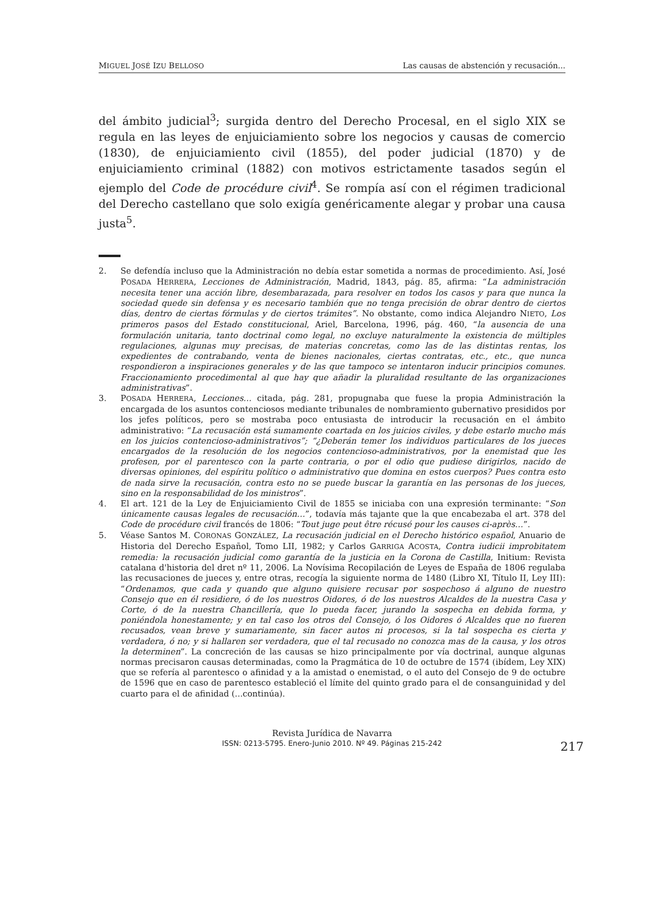MIGUEL JOSÉ IZU BELLOSO Las causas de abstención y recusación...
del ámbito judicial<sup>3</sup>; surgida dentro del Derecho Procesal, en el siglo XIX se regula en las leyes de enjuiciamiento sobre los negocios y causas de comercio (1830), de enjuiciamiento civil (1855), del poder judicial (1870) y de enjuiciamiento criminal (1882) con motivos estrictamente tasados según el ejemplo del Code de procédure civil<sup>4</sup>. Se rompía así con el régimen tradicional del Derecho castellano que solo exigía genéricamente alegar y probar una causa justa<sup>5</sup>.
2. Se defendía incluso que la Administración no debía estar sometida a normas de procedimiento. Así, José POSADA HERRERA, Lecciones de Administración, Madrid, 1843, pág. 85, afirma: “La administración necesita tener una acción libre, desembarazada, para resolver en todos los casos y para que nunca la sociedad quede sin defensa y es necesario también que no tenga precisión de obrar dentro de ciertos días, dentro de ciertas fórmulas y de ciertos trámites”. No obstante, como indica Alejandro NIETO, Los primeros pasos del Estado constitucional, Ariel, Barcelona, 1996, pág. 460, “la ausencia de una formulación unitaria, tanto doctrinal como legal, no excluye naturalmente la existencia de múltiples regulaciones, algunas muy precisas, de materias concretas, como las de las distintas rentas, los expedientes de contrabando, venta de bienes nacionales, ciertas contratas, etc., etc., que nunca respondieron a inspiraciones generales y de las que tampoco se intentaron inducir principios comunes. Fraccionamiento procedimental al que hay que añadir la pluralidad resultante de las organizaciones administrativas”.
3. POSADA HERRERA, Lecciones… citada, pág. 281, propugnaba que fuese la propia Administración la encargada de los asuntos contenciosos mediante tribunales de nombramiento gubernativo presididos por los jefes políticos, pero se mostraba poco entusiasta de introducir la recusación en el ámbito administrativo: “La recusación está sumamente coartada en los juicios civiles, y debe estarlo mucho más en los juicios contencioso-administrativos”; “¿Deberán temer los individuos particulares de los jueces encargados de la resolución de los negocios contencioso-administrativos, por la enemistad que les profesen, por el parentesco con la parte contraria, o por el odio que pudiese dirigirlos, nacido de diversas opiniones, del espíritu político o administrativo que domina en estos cuerpos? Pues contra esto de nada sirve la recusación, contra esto no se puede buscar la garantía en las personas de los jueces, sino en la responsabilidad de los ministros”.
4. El art. 121 de la Ley de Enjuiciamiento Civil de 1855 se iniciaba con una expresión terminante: “Son únicamente causas legales de recusación…”, todavía más tajante que la que encabezaba el art. 378 del Code de procédure civil francés de 1806: “Tout juge peut être récusé pour les causes ci-après…”.
5. Véase Santos M. CORONAS GONZÁLEZ, La recusación judicial en el Derecho histórico español, Anuario de Historia del Derecho Español, Tomo LII, 1982; y Carlos GARRIGA ACOSTA, Contra iudicii improbitatem remedia: la recusación judicial como garantía de la justicia en la Corona de Castilla, Initium: Revista catalana d'historia del dret nº 11, 2006. La Novísima Recopilación de Leyes de España de 1806 regulaba las recusaciones de jueces y, entre otras, recogía la siguiente norma de 1480 (Libro XI, Título II, Ley III): “Ordenamos, que cada y quando que alguno quisiere recusar por sospechoso á alguno de nuestro Consejo que en él residiere, ó de los nuestros Oidores, ó de los nuestros Alcaldes de la nuestra Casa y Corte, ó de la nuestra Chancillería, que lo pueda facer, jurando la sospecha en debida forma, y poniéndola honestamente; y en tal caso los otros del Consejo, ó los Oidores ó Alcaldes que no fueren recusados, vean breve y sumariamente, sin facer autos ni procesos, si la tal sospecha es cierta y verdadera, ó no; y si hallaren ser verdadera, que el tal recusado no conozca mas de la causa, y los otros la determinen”. La concreción de las causas se hizo principalmente por vía doctrinal, aunque algunas normas precisaron causas determinadas, como la Pragmática de 10 de octubre de 1574 (ibídem, Ley XIX) que se refería al parentesco o afinidad y a la amistad o enemistad, o el auto del Consejo de 9 de octubre de 1596 que en caso de parentesco estableció el límite del quinto grado para el de consanguinidad y del cuarto para el de afinidad (...continúa).
Revista Jurídica de Navarra
ISSN: 0213-5795. Enero-Junio 2010. Nº 49. Páginas 215-242
217